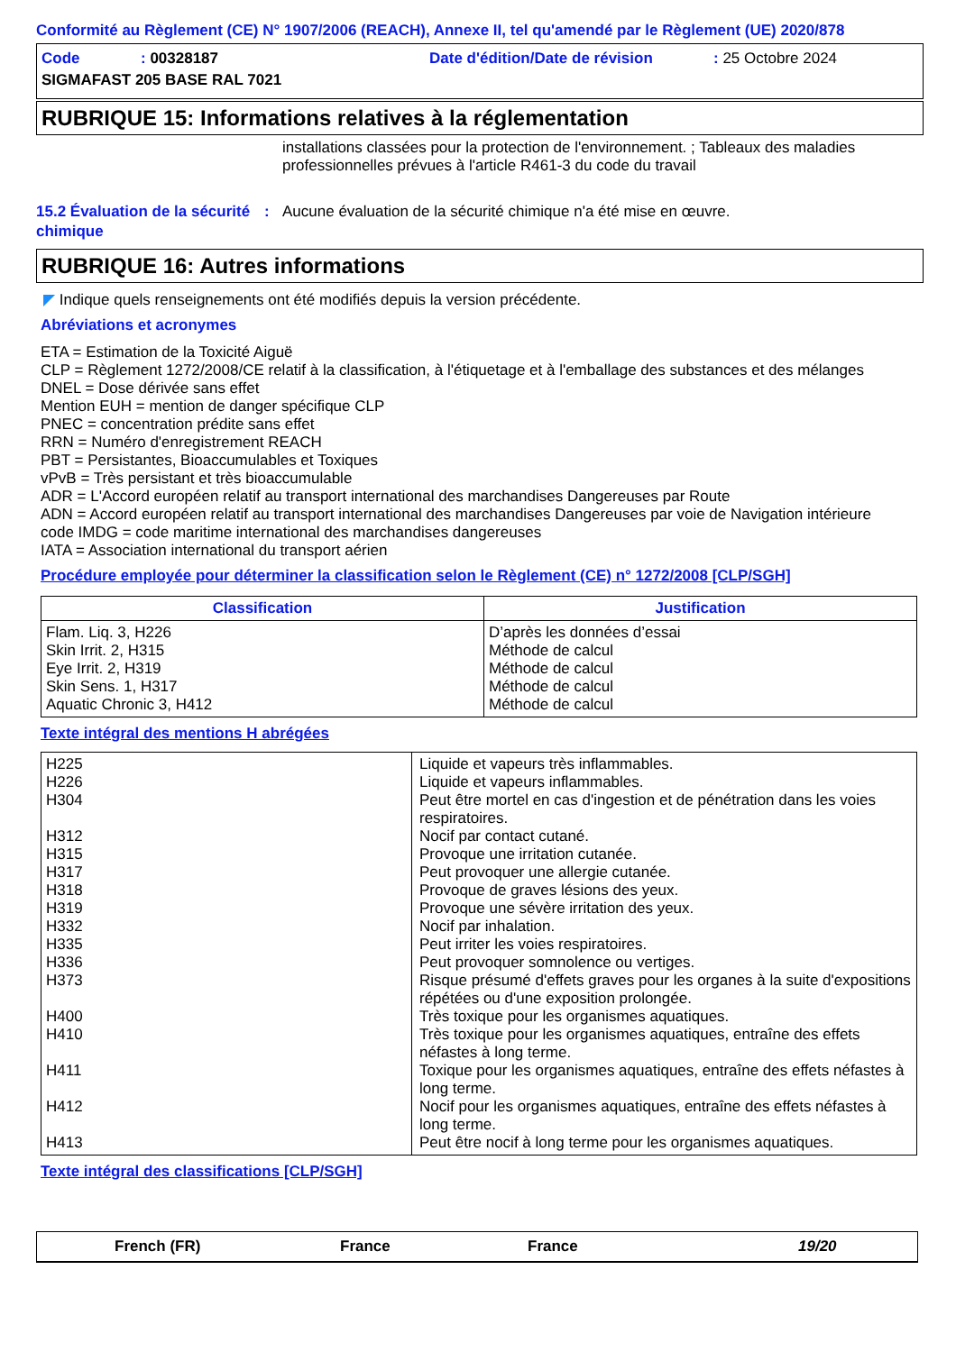Conformité au Règlement (CE) N° 1907/2006 (REACH), Annexe II, tel qu'amendé par le Règlement (UE) 2020/878
| Code | : 00328187 | Date d'édition/Date de révision | : 25 Octobre 2024 |
| SIGMAFAST 205 BASE RAL 7021 | | | |
RUBRIQUE 15: Informations relatives à la réglementation
installations classées pour la protection de l'environnement. ; Tableaux des maladies professionnelles prévues à l'article R461-3 du code du travail
15.2 Évaluation de la sécurité chimique
: Aucune évaluation de la sécurité chimique n'a été mise en œuvre.
RUBRIQUE 16: Autres informations
◤ Indique quels renseignements ont été modifiés depuis la version précédente.
Abréviations et acronymes
ETA = Estimation de la Toxicité Aiguë
CLP = Règlement 1272/2008/CE relatif à la classification, à l'étiquetage et à l'emballage des substances et des mélanges
DNEL = Dose dérivée sans effet
Mention EUH = mention de danger spécifique CLP
PNEC = concentration prédite sans effet
RRN = Numéro d'enregistrement REACH
PBT = Persistantes, Bioaccumulables et Toxiques
vPvB = Très persistant et très bioaccumulable
ADR = L'Accord européen relatif au transport international des marchandises Dangereuses par Route
ADN = Accord européen relatif au transport international des marchandises Dangereuses par voie de Navigation intérieure
code IMDG = code maritime international des marchandises dangereuses
IATA = Association international du transport aérien
Procédure employée pour déterminer la classification selon le Règlement (CE) n° 1272/2008 [CLP/SGH]
| Classification | Justification |
| --- | --- |
| Flam. Liq. 3, H226 Skin Irrit. 2, H315 Eye Irrit. 2, H319 Skin Sens. 1, H317 Aquatic Chronic 3, H412 | D’après les données d’essai Méthode de calcul Méthode de calcul Méthode de calcul Méthode de calcul |
Texte intégral des mentions H abrégées
| H225 H226 H304 H312 H315 H317 H318 H319 H332 H335 H336 H373 H400 H410 H411 H412 H413 | Liquide et vapeurs très inflammables. Liquide et vapeurs inflammables. Peut être mortel en cas d'ingestion et de pénétration dans les voies respiratoires. Nocif par contact cutané. Provoque une irritation cutanée. Peut provoquer une allergie cutanée. Provoque de graves lésions des yeux. Provoque une sévère irritation des yeux. Nocif par inhalation. Peut irriter les voies respiratoires. Peut provoquer somnolence ou vertiges. Risque présumé d'effets graves pour les organes à la suite d'expositions répétées ou d'une exposition prolongée. Très toxique pour les organismes aquatiques. Très toxique pour les organismes aquatiques, entraîne des effets néfastes à long terme. Toxique pour les organismes aquatiques, entraîne des effets néfastes à long terme. Nocif pour les organismes aquatiques, entraîne des effets néfastes à long terme. Peut être nocif à long terme pour les organismes aquatiques. |
Texte intégral des classifications [CLP/SGH]
French (FR) France France 19/20